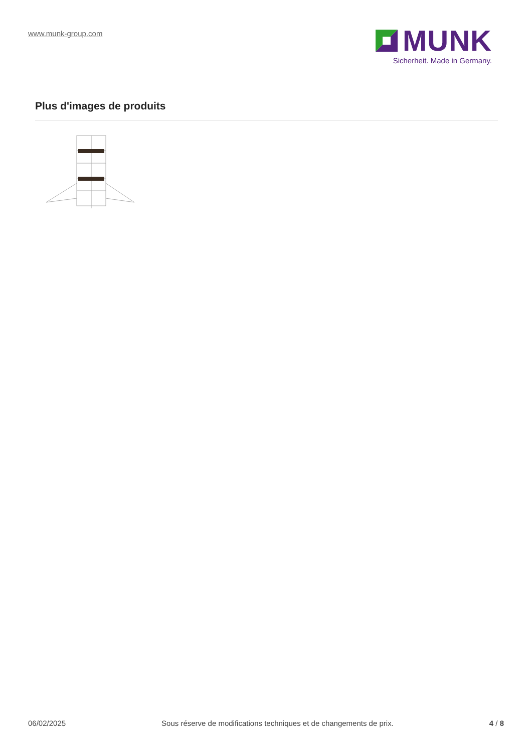www.munk-group.com
MUNK
Sicherheit. Made in Germany.
Plus d'images de produits
06/02/2025 Sous réserve de modifications techniques et de changements de prix. 4 / 8